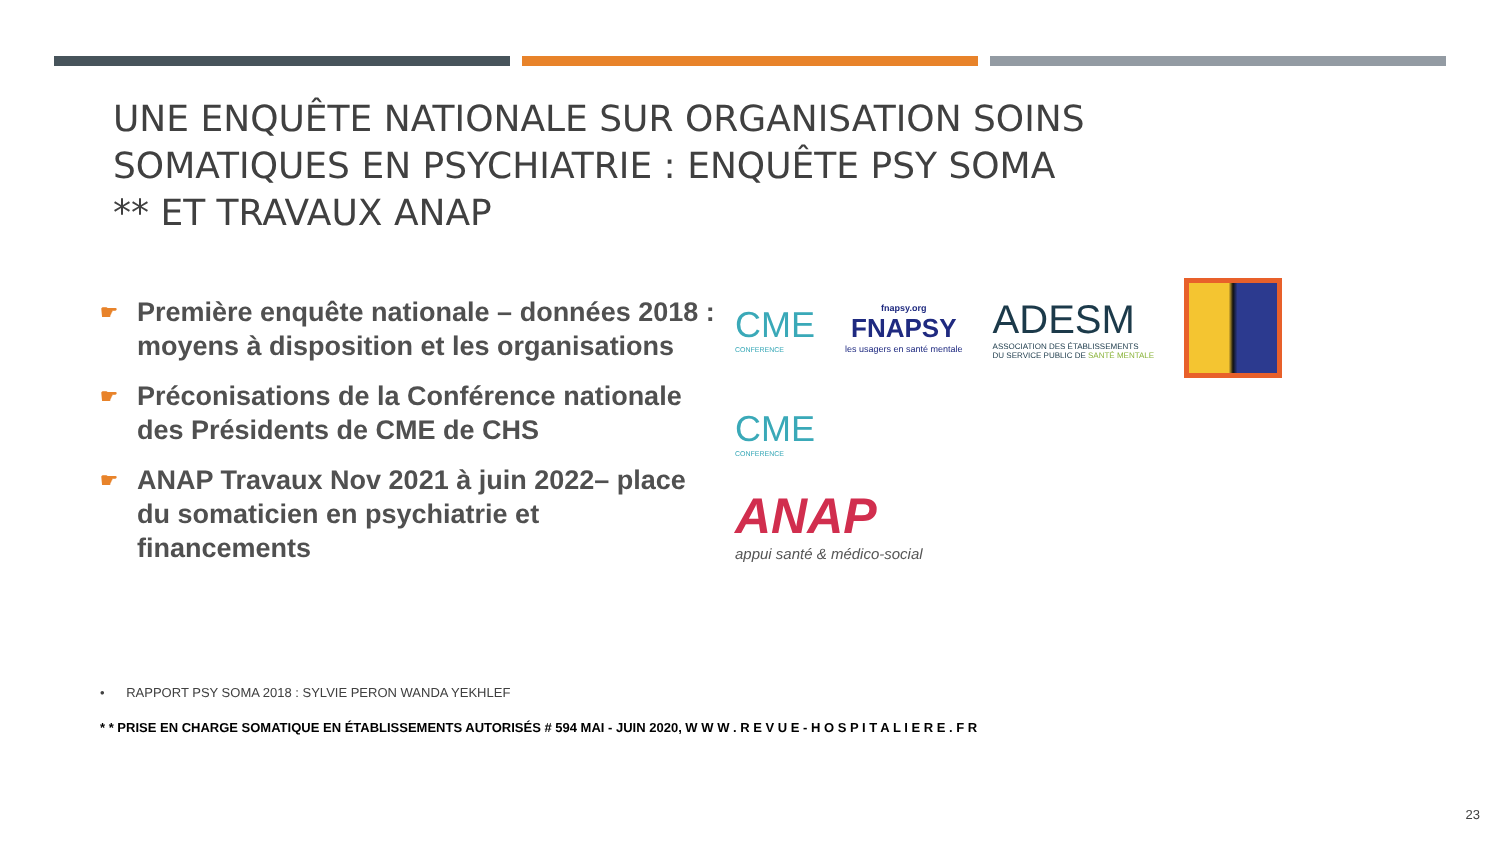UNE ENQUÊTE NATIONALE SUR ORGANISATION SOINS
SOMATIQUES EN PSYCHIATRIE : ENQUÊTE PSY SOMA
** ET TRAVAUX ANAP
☛
Première enquête nationale – données 2018 : moyens à disposition et les organisations
☛
Préconisations de la Conférence nationale des Présidents de CME de CHS
☛
ANAP Travaux Nov 2021 à juin 2022– place du somaticien en psychiatrie et financements
CME
CONFERENCE
fnapsy.org
FNAPSY
les usagers en santé mentale
ADESM
ASSOCIATION DES ÉTABLISSEMENTS
DU SERVICE PUBLIC DE SANTÉ MENTALE
CME
CONFERENCE
ANAP
appui santé & médico-social
• RAPPORT PSY SOMA 2018 : SYLVIE PERON WANDA YEKHLEF
* * PRISE EN CHARGE SOMATIQUE EN ÉTABLISSEMENTS AUTORISÉS # 594 MAI - JUIN 2020, W W W . R E V U E - H O S P I T A L I E R E . F R
23